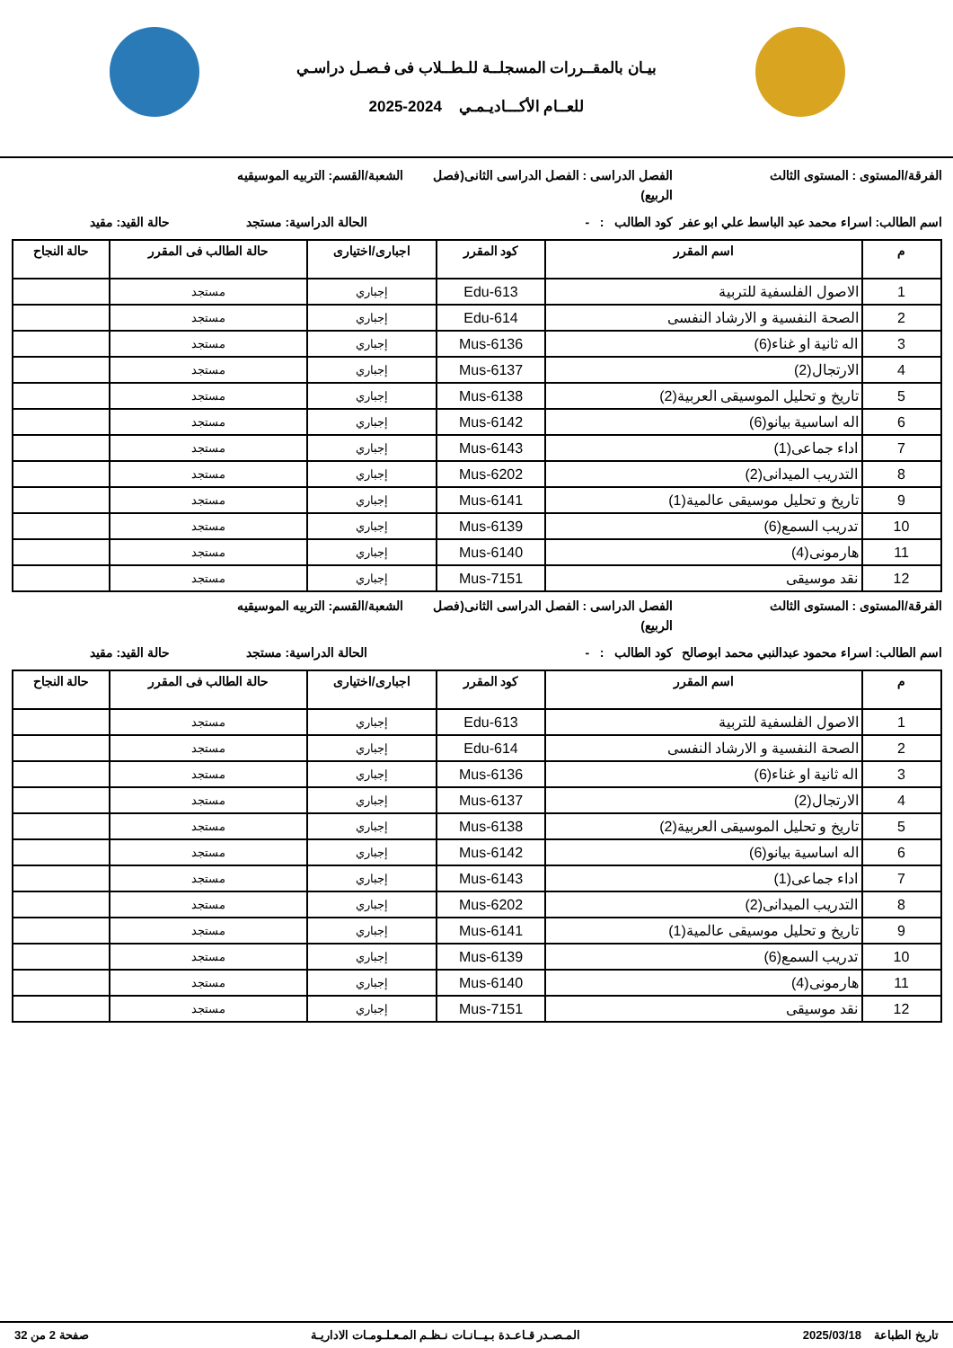بيـان بالمقــررات المسجلــة للـطــلاب فى فـصـل دراسـي
للعــام الأكـــاديـمـي 2024-2025
الفرقة/المستوى : المستوى الثالث الفصل الدراسى : الفصل الدراسى الثانى(فصل الربيع)
الشعبة/القسم: التربيه الموسيقيه
اسم الطالب: اسراء محمد عبد الباسط علي ابو عفر
كود الطالب : - الحالة الدراسية: مستجد حالة القيد: مقيد
| م | اسم المقرر | كود المقرر | اجبارى/اختيارى | حالة الطالب فى المقرر | حالة النجاح |
| --- | --- | --- | --- | --- | --- |
| 1 | الاصول الفلسفية للتربية | Edu-613 | إجباري | مستجد | |
| 2 | الصحة النفسية و الارشاد النفسى | Edu-614 | إجباري | مستجد | |
| 3 | اله ثانية او غناء(6) | Mus-6136 | إجباري | مستجد | |
| 4 | الارتجال(2) | Mus-6137 | إجباري | مستجد | |
| 5 | تاريخ و تحليل الموسيقى العربية(2) | Mus-6138 | إجباري | مستجد | |
| 6 | اله اساسية بيانو(6) | Mus-6142 | إجباري | مستجد | |
| 7 | اداء جماعى(1) | Mus-6143 | إجباري | مستجد | |
| 8 | التدريب الميدانى(2) | Mus-6202 | إجباري | مستجد | |
| 9 | تاريخ و تحليل موسيقى عالمية(1) | Mus-6141 | إجباري | مستجد | |
| 10 | تدريب السمع(6) | Mus-6139 | إجباري | مستجد | |
| 11 | هارمونى(4) | Mus-6140 | إجباري | مستجد | |
| 12 | نقد موسيقى | Mus-7151 | إجباري | مستجد | |
الفرقة/المستوى : المستوى الثالث الفصل الدراسى : الفصل الدراسى الثانى(فصل الربيع)
الشعبة/القسم: التربيه الموسيقيه
اسم الطالب: اسراء محمود عبدالنبي محمد ابوصالح
كود الطالب : - الحالة الدراسية: مستجد حالة القيد: مقيد
| م | اسم المقرر | كود المقرر | اجبارى/اختيارى | حالة الطالب فى المقرر | حالة النجاح |
| --- | --- | --- | --- | --- | --- |
| 1 | الاصول الفلسفية للتربية | Edu-613 | إجباري | مستجد | |
| 2 | الصحة النفسية و الارشاد النفسى | Edu-614 | إجباري | مستجد | |
| 3 | اله ثانية او غناء(6) | Mus-6136 | إجباري | مستجد | |
| 4 | الارتجال(2) | Mus-6137 | إجباري | مستجد | |
| 5 | تاريخ و تحليل الموسيقى العربية(2) | Mus-6138 | إجباري | مستجد | |
| 6 | اله اساسية بيانو(6) | Mus-6142 | إجباري | مستجد | |
| 7 | اداء جماعى(1) | Mus-6143 | إجباري | مستجد | |
| 8 | التدريب الميدانى(2) | Mus-6202 | إجباري | مستجد | |
| 9 | تاريخ و تحليل موسيقى عالمية(1) | Mus-6141 | إجباري | مستجد | |
| 10 | تدريب السمع(6) | Mus-6139 | إجباري | مستجد | |
| 11 | هارمونى(4) | Mus-6140 | إجباري | مستجد | |
| 12 | نقد موسيقى | Mus-7151 | إجباري | مستجد | |
تاريخ الطباعة 2025/03/18 المـصـدر قـاعـدة بـيــانـات نـظـم المـعـلـومـات الاداريـة صفحة 2 من 32